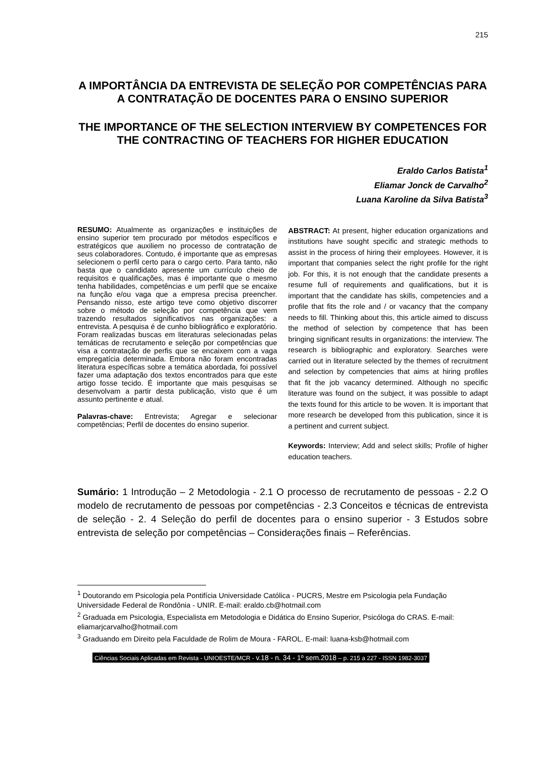215
A IMPORTÂNCIA DA ENTREVISTA DE SELEÇÃO POR COMPETÊNCIAS PARA A CONTRATAÇÃO DE DOCENTES PARA O ENSINO SUPERIOR
THE IMPORTANCE OF THE SELECTION INTERVIEW BY COMPETENCES FOR THE CONTRACTING OF TEACHERS FOR HIGHER EDUCATION
Eraldo Carlos Batista<sup>1</sup>
Eliamar Jonck de Carvalho<sup>2</sup>
Luana Karoline da Silva Batista<sup>3</sup>
RESUMO: Atualmente as organizações e instituições de ensino superior tem procurado por métodos específicos e estratégicos que auxiliem no processo de contratação de seus colaboradores. Contudo, é importante que as empresas selecionem o perfil certo para o cargo certo. Para tanto, não basta que o candidato apresente um currículo cheio de requisitos e qualificações, mas é importante que o mesmo tenha habilidades, competências e um perfil que se encaixe na função e/ou vaga que a empresa precisa preencher. Pensando nisso, este artigo teve como objetivo discorrer sobre o método de seleção por competência que vem trazendo resultados significativos nas organizações: a entrevista. A pesquisa é de cunho bibliográfico e exploratório. Foram realizadas buscas em literaturas selecionadas pelas temáticas de recrutamento e seleção por competências que visa a contratação de perfis que se encaixem com a vaga empregatícia determinada. Embora não foram encontradas literatura específicas sobre a temática abordada, foi possível fazer uma adaptação dos textos encontrados para que este artigo fosse tecido. É importante que mais pesquisas se desenvolvam a partir desta publicação, visto que é um assunto pertinente e atual.
Palavras-chave: Entrevista; Agregar e selecionar competências; Perfil de docentes do ensino superior.
ABSTRACT: At present, higher education organizations and institutions have sought specific and strategic methods to assist in the process of hiring their employees. However, it is important that companies select the right profile for the right job. For this, it is not enough that the candidate presents a resume full of requirements and qualifications, but it is important that the candidate has skills, competencies and a profile that fits the role and / or vacancy that the company needs to fill. Thinking about this, this article aimed to discuss the method of selection by competence that has been bringing significant results in organizations: the interview. The research is bibliographic and exploratory. Searches were carried out in literature selected by the themes of recruitment and selection by competencies that aims at hiring profiles that fit the job vacancy determined. Although no specific literature was found on the subject, it was possible to adapt the texts found for this article to be woven. It is important that more research be developed from this publication, since it is a pertinent and current subject.
Keywords: Interview; Add and select skills; Profile of higher education teachers.
Sumário: 1 Introdução – 2 Metodologia - 2.1 O processo de recrutamento de pessoas - 2.2 O modelo de recrutamento de pessoas por competências - 2.3 Conceitos e técnicas de entrevista de seleção - 2. 4 Seleção do perfil de docentes para o ensino superior - 3 Estudos sobre entrevista de seleção por competências – Considerações finais – Referências.
<sup>1</sup> Doutorando em Psicologia pela Pontifícia Universidade Católica - PUCRS, Mestre em Psicologia pela Fundação Universidade Federal de Rondônia - UNIR. E-mail: eraldo.cb@hotmail.com
<sup>2</sup> Graduada em Psicologia, Especialista em Metodologia e Didática do Ensino Superior, Psicóloga do CRAS. E-mail: eliamarjcarvalho@hotmail.com
<sup>3</sup> Graduando em Direito pela Faculdade de Rolim de Moura - FAROL. E-mail: luana-ksb@hotmail.com
Ciências Sociais Aplicadas em Revista - UNIOESTE/MCR - v.18 - n. 34 - 1º sem.2018 – p. 215 a 227 - ISSN 1982-3037